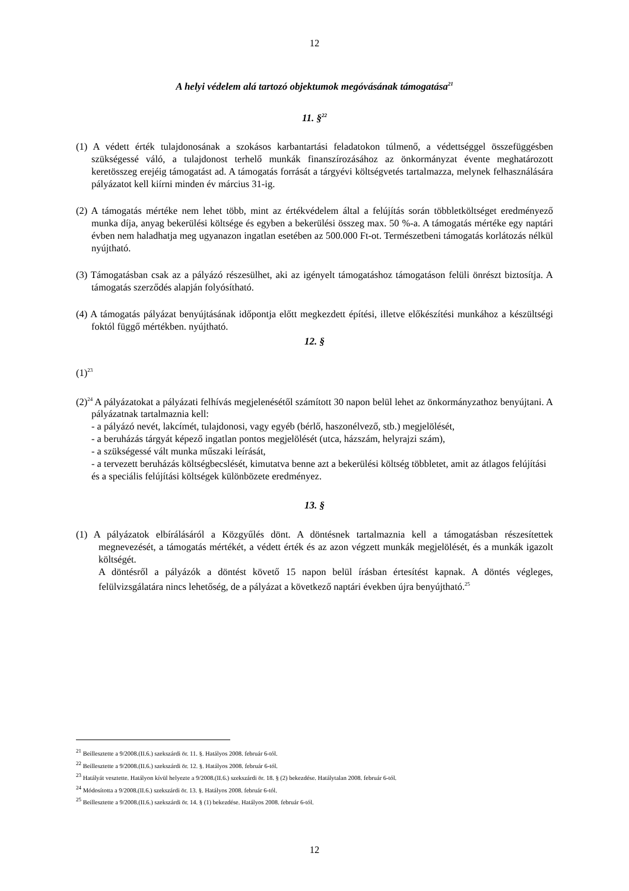12
A helyi védelem alá tartozó objektumok megóvásának támogatása<sup>21</sup>
11. §<sup>22</sup>
(1) A védett érték tulajdonosának a szokásos karbantartási feladatokon túlmenő, a védettséggel összefüggésben szükségessé váló, a tulajdonost terhelő munkák finanszírozásához az önkormányzat évente meghatározott keretösszeg erejéig támogatást ad. A támogatás forrását a tárgyévi költségvetés tartalmazza, melynek felhasználására pályázatot kell kiírni minden év március 31-ig.
(2) A támogatás mértéke nem lehet több, mint az értékvédelem által a felújítás során többletköltséget eredményező munka díja, anyag bekerülési költsége és egyben a bekerülési összeg max. 50 %-a. A támogatás mértéke egy naptári évben nem haladhatja meg ugyanazon ingatlan esetében az 500.000 Ft-ot. Természetbeni támogatás korlátozás nélkül nyújtható.
(3) Támogatásban csak az a pályázó részesülhet, aki az igényelt támogatáshoz támogatáson felüli önrészt biztosítja. A támogatás szerződés alapján folyósítható.
(4) A támogatás pályázat benyújtásának időpontja előtt megkezdett építési, illetve előkészítési munkához a készültségi foktól függő mértékben. nyújtható.
12. §
(1)<sup>23</sup>
(2)<sup>24</sup> A pályázatokat a pályázati felhívás megjelenésétől számított 30 napon belül lehet az önkormányzathoz benyújtani. A pályázatnak tartalmaznia kell:
- a pályázó nevét, lakcímét, tulajdonosi, vagy egyéb (bérlő, haszonélvező, stb.) megjelölését,
- a beruházás tárgyát képező ingatlan pontos megjelölését (utca, házszám, helyrajzi szám),
- a szükségessé vált munka műszaki leírását,
- a tervezett beruházás költségbecslését, kimutatva benne azt a bekerülési költség többletet, amit az átlagos felújítási és a speciális felújítási költségek különbözete eredményez.
13. §
(1) A pályázatok elbírálásáról a Közgyűlés dönt. A döntésnek tartalmaznia kell a támogatásban részesítettek megnevezését, a támogatás mértékét, a védett érték és az azon végzett munkák megjelölését, és a munkák igazolt költségét.
A döntésről a pályázók a döntést követő 15 napon belül írásban értesítést kapnak. A döntés végleges, felülvizsgálatára nincs lehetőség, de a pályázat a következő naptári években újra benyújtható.<sup>25</sup>
<sup>21</sup> Beillesztette a 9/2008.(II.6.) szekszárdi ör. 11. §. Hatályos 2008. február 6-tól.
<sup>22</sup> Beillesztette a 9/2008.(II.6.) szekszárdi ör. 12. §. Hatályos 2008. február 6-tól.
<sup>23</sup> Hatályát vesztette. Hatályon kívül helyezte a 9/2008.(II.6.) szekszárdi ör. 18. § (2) bekezdése. Hatálytalan 2008. február 6-tól.
<sup>24</sup> Módosította a 9/2008.(II.6.) szekszárdi ör. 13. §. Hatályos 2008. február 6-tól.
<sup>25</sup> Beillesztette a 9/2008.(II.6.) szekszárdi ör. 14. § (1) bekezdése. Hatályos 2008. február 6-tól.
12